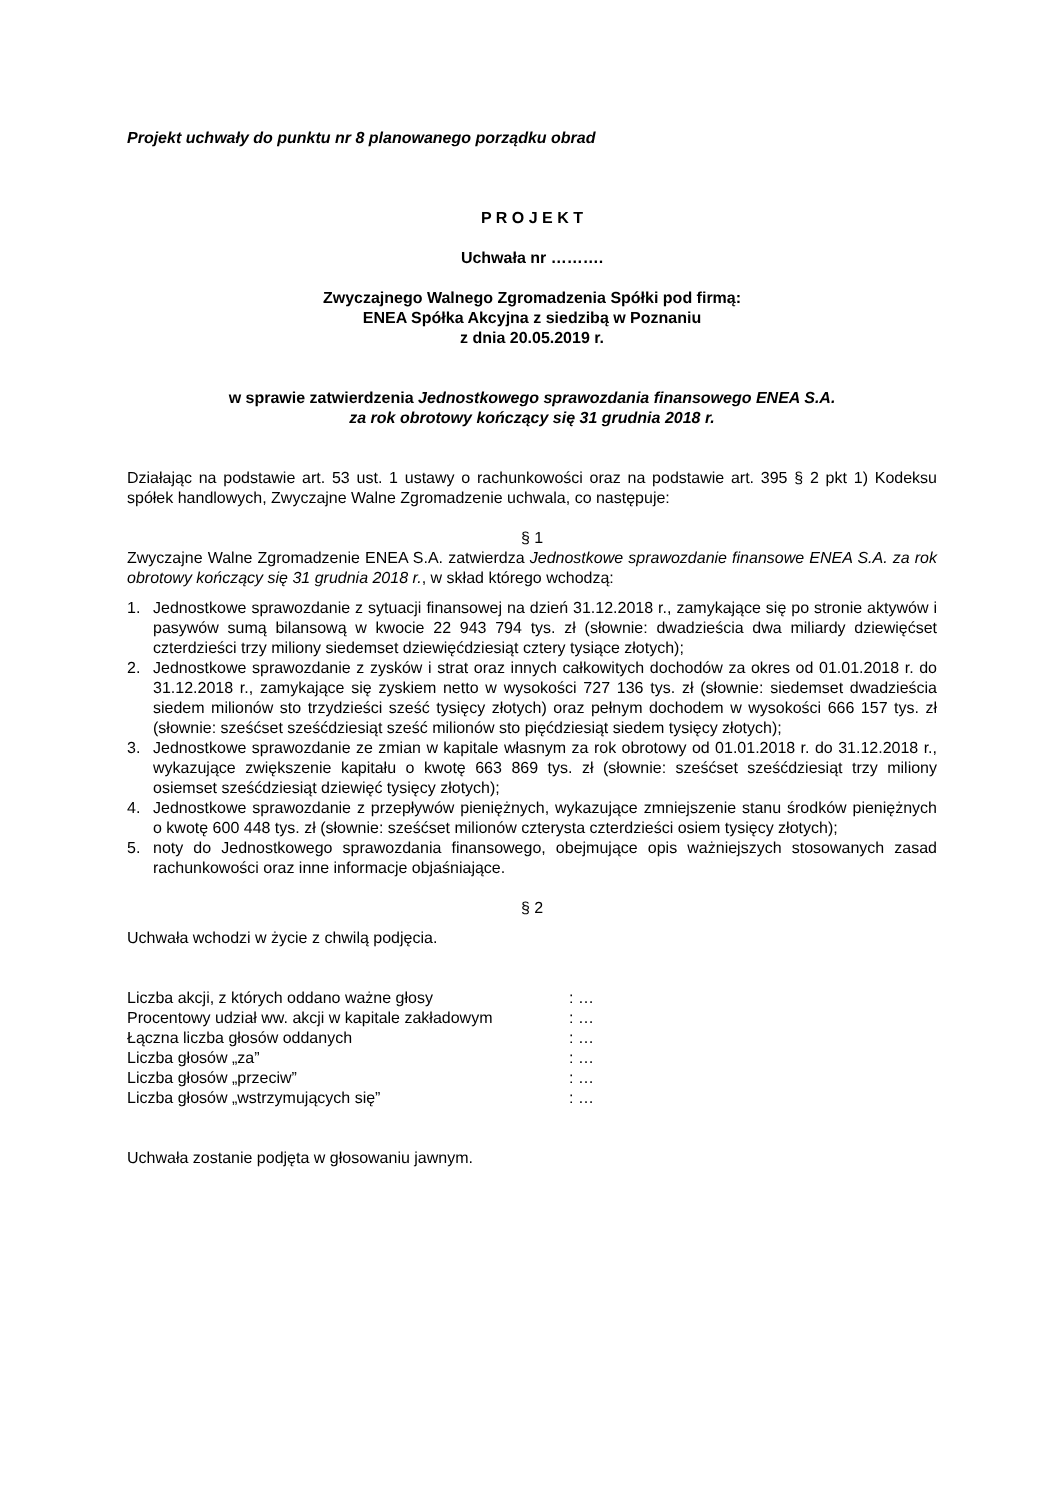Projekt uchwały do punktu nr 8 planowanego porządku obrad
P R O J E K T
Uchwała nr ……….
Zwyczajnego Walnego Zgromadzenia Spółki pod firmą:
ENEA Spółka Akcyjna z siedzibą w Poznaniu
z dnia 20.05.2019 r.
w sprawie zatwierdzenia Jednostkowego sprawozdania finansowego ENEA S.A.
za rok obrotowy kończący się 31 grudnia 2018 r.
Działając na podstawie art. 53 ust. 1 ustawy o rachunkowości oraz na podstawie art. 395 § 2 pkt 1) Kodeksu spółek handlowych, Zwyczajne Walne Zgromadzenie uchwala, co następuje:
§ 1
Zwyczajne Walne Zgromadzenie ENEA S.A. zatwierdza Jednostkowe sprawozdanie finansowe ENEA S.A. za rok obrotowy kończący się 31 grudnia 2018 r., w skład którego wchodzą:
1. Jednostkowe sprawozdanie z sytuacji finansowej na dzień 31.12.2018 r., zamykające się po stronie aktywów i pasywów sumą bilansową w kwocie 22 943 794 tys. zł (słownie: dwadzieścia dwa miliardy dziewięćset czterdzieści trzy miliony siedemset dziewięćdziesiąt cztery tysiące złotych);
2. Jednostkowe sprawozdanie z zysków i strat oraz innych całkowitych dochodów za okres od 01.01.2018 r. do 31.12.2018 r., zamykające się zyskiem netto w wysokości 727 136 tys. zł (słownie: siedemset dwadzieścia siedem milionów sto trzydzieści sześć tysięcy złotych) oraz pełnym dochodem w wysokości 666 157 tys. zł (słownie: sześćset sześćdziesiąt sześć milionów sto pięćdziesiąt siedem tysięcy złotych);
3. Jednostkowe sprawozdanie ze zmian w kapitale własnym za rok obrotowy od 01.01.2018 r. do 31.12.2018 r., wykazujące zwiększenie kapitału o kwotę 663 869 tys. zł (słownie: sześćset sześćdziesiąt trzy miliony osiemset sześćdziesiąt dziewięć tysięcy złotych);
4. Jednostkowe sprawozdanie z przepływów pieniężnych, wykazujące zmniejszenie stanu środków pieniężnych o kwotę 600 448 tys. zł (słownie: sześćset milionów czterysta czterdzieści osiem tysięcy złotych);
5. noty do Jednostkowego sprawozdania finansowego, obejmujące opis ważniejszych stosowanych zasad rachunkowości oraz inne informacje objaśniające.
§ 2
Uchwała wchodzi w życie z chwilą podjęcia.
| Liczba akcji, z których oddano ważne głosy | : … |
| Procentowy udział ww. akcji w kapitale zakładowym | : … |
| Łączna liczba głosów oddanych | : … |
| Liczba głosów „za” | : … |
| Liczba głosów „przeciw” | : … |
| Liczba głosów „wstrzymujących się” | : … |
Uchwała zostanie podjęta w głosowaniu jawnym.